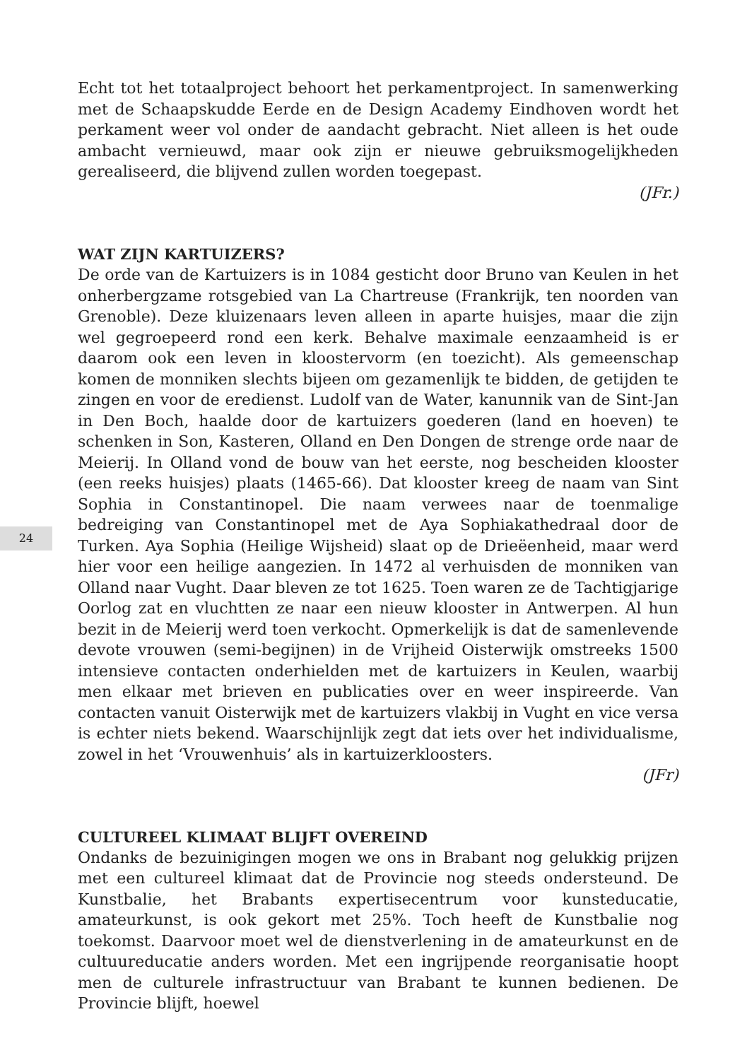24
Echt tot het totaalproject behoort het perkamentproject. In samenwerking met de Schaapskudde Eerde en de Design Academy Eindhoven wordt het perkament weer vol onder de aandacht gebracht. Niet alleen is het oude ambacht vernieuwd, maar ook zijn er nieuwe gebruiksmogelijkheden gerealiseerd, die blijvend zullen worden toegepast.
(JFr.)
WAT ZIJN KARTUIZERS?
De orde van de Kartuizers is in 1084 gesticht door Bruno van Keulen in het onherbergzame rotsgebied van La Chartreuse (Frankrijk, ten noorden van Grenoble). Deze kluizenaars leven alleen in aparte huisjes, maar die zijn wel gegroepeerd rond een kerk. Behalve maximale eenzaamheid is er daarom ook een leven in kloostervorm (en toezicht). Als gemeenschap komen de monniken slechts bijeen om gezamenlijk te bidden, de getijden te zingen en voor de eredienst. Ludolf van de Water, kanunnik van de Sint-Jan in Den Boch, haalde door de kartuizers goederen (land en hoeven) te schenken in Son, Kasteren, Olland en Den Dongen de strenge orde naar de Meierij. In Olland vond de bouw van het eerste, nog bescheiden klooster (een reeks huisjes) plaats (1465-66). Dat klooster kreeg de naam van Sint Sophia in Constantinopel. Die naam verwees naar de toenmalige bedreiging van Constantinopel met de Aya Sophiakathedraal door de Turken. Aya Sophia (Heilige Wijsheid) slaat op de Drieëenheid, maar werd hier voor een heilige aangezien. In 1472 al verhuisden de monniken van Olland naar Vught. Daar bleven ze tot 1625. Toen waren ze de Tachtigjarige Oorlog zat en vluchtten ze naar een nieuw klooster in Antwerpen. Al hun bezit in de Meierij werd toen verkocht. Opmerkelijk is dat de samenlevende devote vrouwen (semi-begijnen) in de Vrijheid Oisterwijk omstreeks 1500 intensieve contacten onderhielden met de kartuizers in Keulen, waarbij men elkaar met brieven en publicaties over en weer inspireerde. Van contacten vanuit Oisterwijk met de kartuizers vlakbij in Vught en vice versa is echter niets bekend. Waarschijnlijk zegt dat iets over het individualisme, zowel in het ‘Vrouwenhuis’ als in kartuizerkloosters.
(JFr)
CULTUREEL KLIMAAT BLIJFT OVEREIND
Ondanks de bezuinigingen mogen we ons in Brabant nog gelukkig prijzen met een cultureel klimaat dat de Provincie nog steeds ondersteund. De Kunstbalie, het Brabants expertisecentrum voor kunsteducatie, amateurkunst, is ook gekort met 25%. Toch heeft de Kunstbalie nog toekomst. Daarvoor moet wel de dienstverlening in de amateurkunst en de cultuureducatie anders worden. Met een ingrijpende reorganisatie hoopt men de culturele infrastructuur van Brabant te kunnen bedienen. De Provincie blijft, hoewel